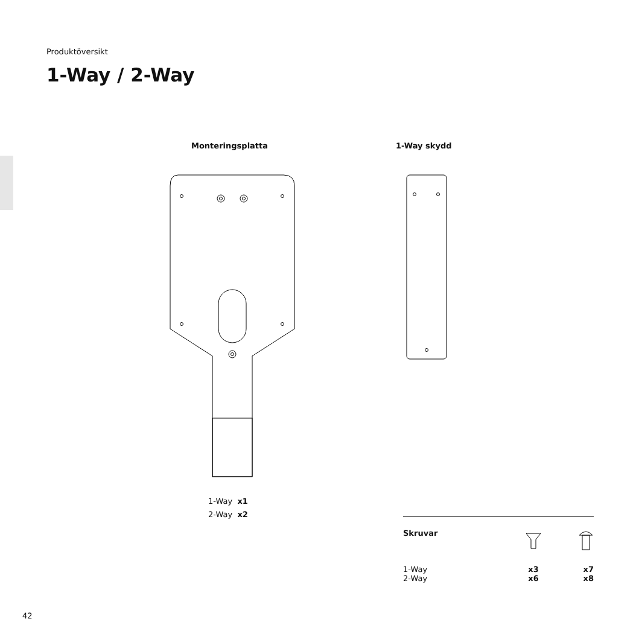Produktöversikt
1-Way / 2-Way
Monteringsplatta 1-Way skydd
1-Way x1
2-Way x2
| Skruvar | | |
| 1-Way | x3 | x7 |
| 2-Way | x6 | x8 |
42